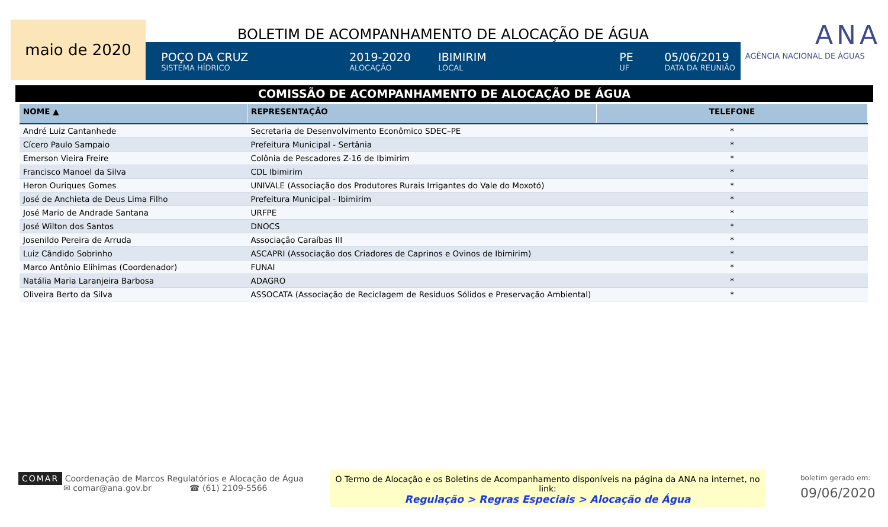maio de 2020
BOLETIM DE ACOMPANHAMENTO DE ALOCAÇÃO DE ÁGUA
POÇO DA CRUZ
SISTEMA HÍDRICO
2019-2020
ALOCAÇÃO
IBIMIRIM
LOCAL
PE
UF
05/06/2019
DATA DA REUNIÃO
ANA
AGÊNCIA NACIONAL DE ÁGUAS
COMISSÃO DE ACOMPANHAMENTO DE ALOCAÇÃO DE ÁGUA
| NOME ▲ | REPRESENTAÇÃO | TELEFONE |
| --- | --- | --- |
| André Luiz Cantanhede | Secretaria de Desenvolvimento Econômico SDEC–PE | * |
| Cícero Paulo Sampaio | Prefeitura Municipal - Sertânia | * |
| Emerson Vieira Freire | Colônia de Pescadores Z-16 de Ibimirim | * |
| Francisco Manoel da Silva | CDL Ibimirim | * |
| Heron Ouriques Gomes | UNIVALE (Associação dos Produtores Rurais Irrigantes do Vale do Moxotó) | * |
| José de Anchieta de Deus Lima Filho | Prefeitura Municipal - Ibimirim | * |
| José Mario de Andrade Santana | URFPE | * |
| José Wilton dos Santos | DNOCS | * |
| Josenildo Pereira de Arruda | Associação Caraíbas III | * |
| Luiz Cândido Sobrinho | ASCAPRI (Associação dos Criadores de Caprinos e Ovinos de Ibimirim) | * |
| Marco Antônio Elihimas (Coordenador) | FUNAI | * |
| Natália Maria Laranjeira Barbosa | ADAGRO | * |
| Oliveira Berto da Silva | ASSOCATA (Associação de Reciclagem de Resíduos Sólidos e Preservação Ambiental) | * |
COMAR Coordenação de Marcos Regulatórios e Alocação de Água
✉ comar@ana.gov.br ☎ (61) 2109-5566
O Termo de Alocação e os Boletins de Acompanhamento disponíveis na página da ANA na internet, no link:
Regulação > Regras Especiais > Alocação de Água
boletim gerado em:
09/06/2020